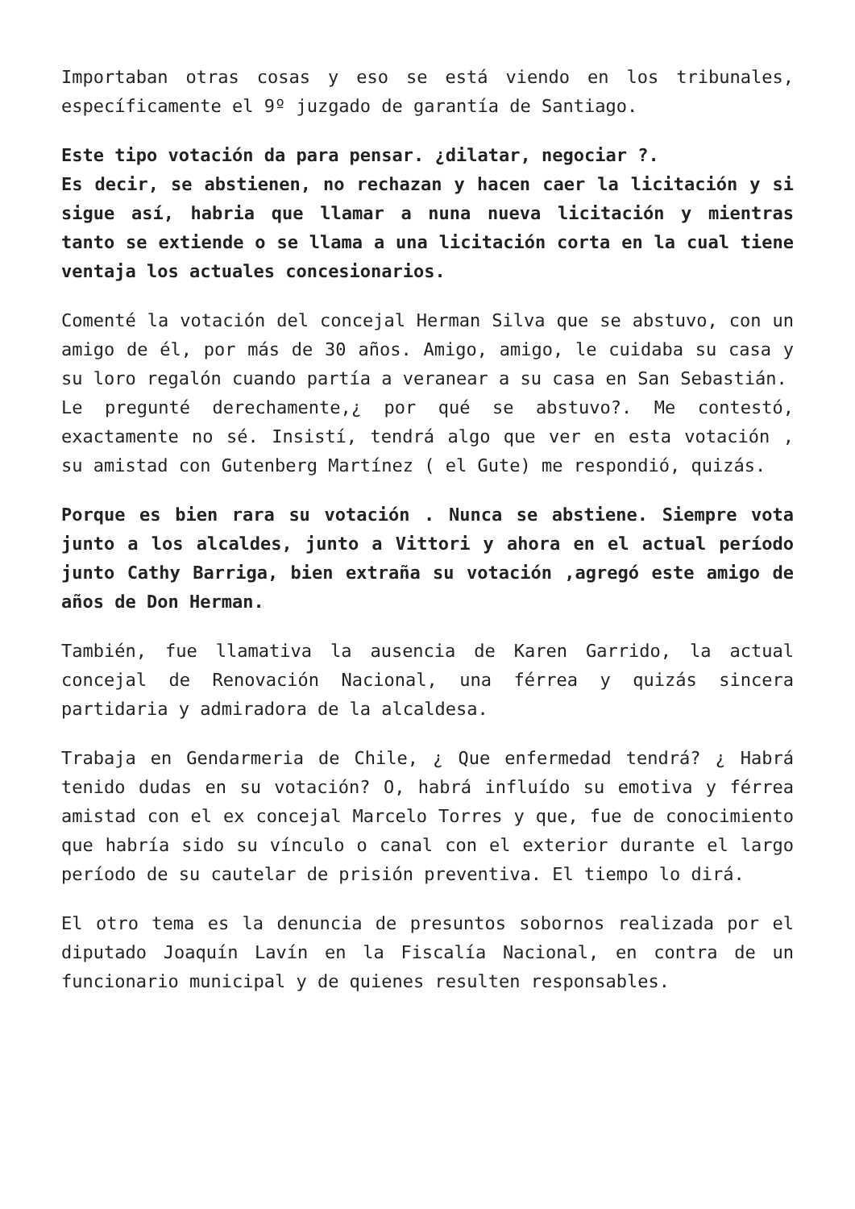Importaban otras cosas y eso se está viendo en los tribunales, específicamente el 9º juzgado de garantía de Santiago.
Este tipo votación da para pensar. ¿dilatar, negociar ?.
Es decir, se abstienen, no rechazan y hacen caer la licitación y si sigue así, habria que llamar a nuna nueva licitación y mientras tanto se extiende o se llama a una licitación corta en la cual tiene ventaja los actuales concesionarios.
Comenté la votación del concejal Herman Silva que se abstuvo, con un amigo de él, por más de 30 años. Amigo, amigo, le cuidaba su casa y su loro regalón cuando partía a veranear a su casa en San Sebastián.
Le pregunté derechamente,¿ por qué se abstuvo?. Me contestó, exactamente no sé. Insistí, tendrá algo que ver en esta votación , su amistad con Gutenberg Martínez ( el Gute) me respondió, quizás.
Porque es bien rara su votación . Nunca se abstiene. Siempre vota junto a los alcaldes, junto a Vittori y ahora en el actual período junto Cathy Barriga, bien extraña su votación ,agregó este amigo de años de Don Herman.
También, fue llamativa la ausencia de Karen Garrido, la actual concejal de Renovación Nacional, una férrea y quizás sincera partidaria y admiradora de la alcaldesa.
Trabaja en Gendarmeria de Chile, ¿ Que enfermedad tendrá? ¿ Habrá tenido dudas en su votación? O, habrá influído su emotiva y férrea amistad con el ex concejal Marcelo Torres y que, fue de conocimiento que habría sido su vínculo o canal con el exterior durante el largo período de su cautelar de prisión preventiva. El tiempo lo dirá.
El otro tema es la denuncia de presuntos sobornos realizada por el diputado Joaquín Lavín en la Fiscalía Nacional, en contra de un funcionario municipal y de quienes resulten responsables.